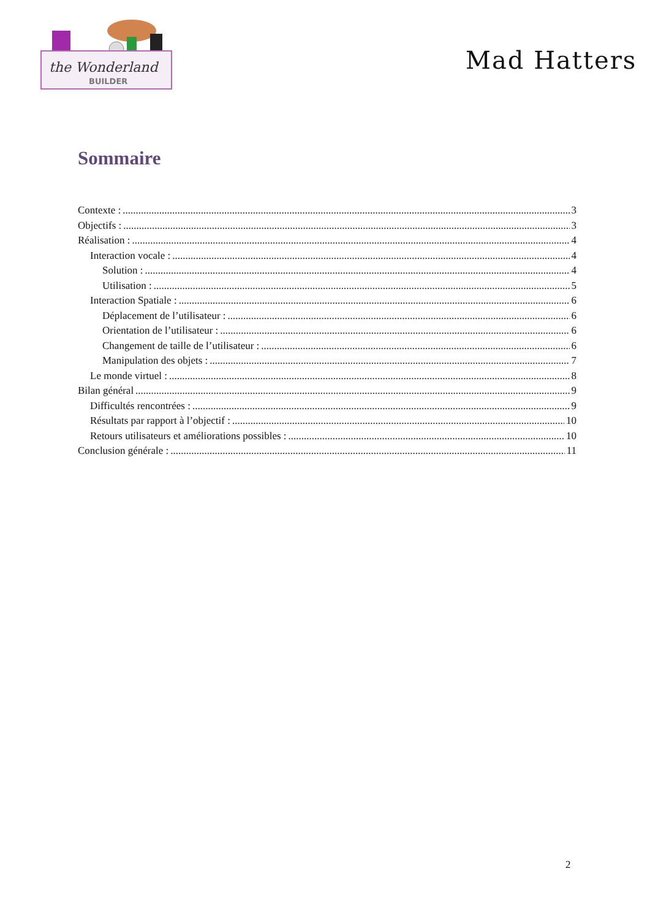the Wonderland
BUILDER
Mad Hatters
Sommaire
Contexte : 3
Objectifs : 3
Réalisation : 4
Interaction vocale : 4
Solution : 4
Utilisation : 5
Interaction Spatiale : 6
Déplacement de l’utilisateur : 6
Orientation de l’utilisateur : 6
Changement de taille de l’utilisateur : 6
Manipulation des objets : 7
Le monde virtuel : 8
Bilan général 9
Difficultés rencontrées : 9
Résultats par rapport à l’objectif : 10
Retours utilisateurs et améliorations possibles : 10
Conclusion générale : 11
2